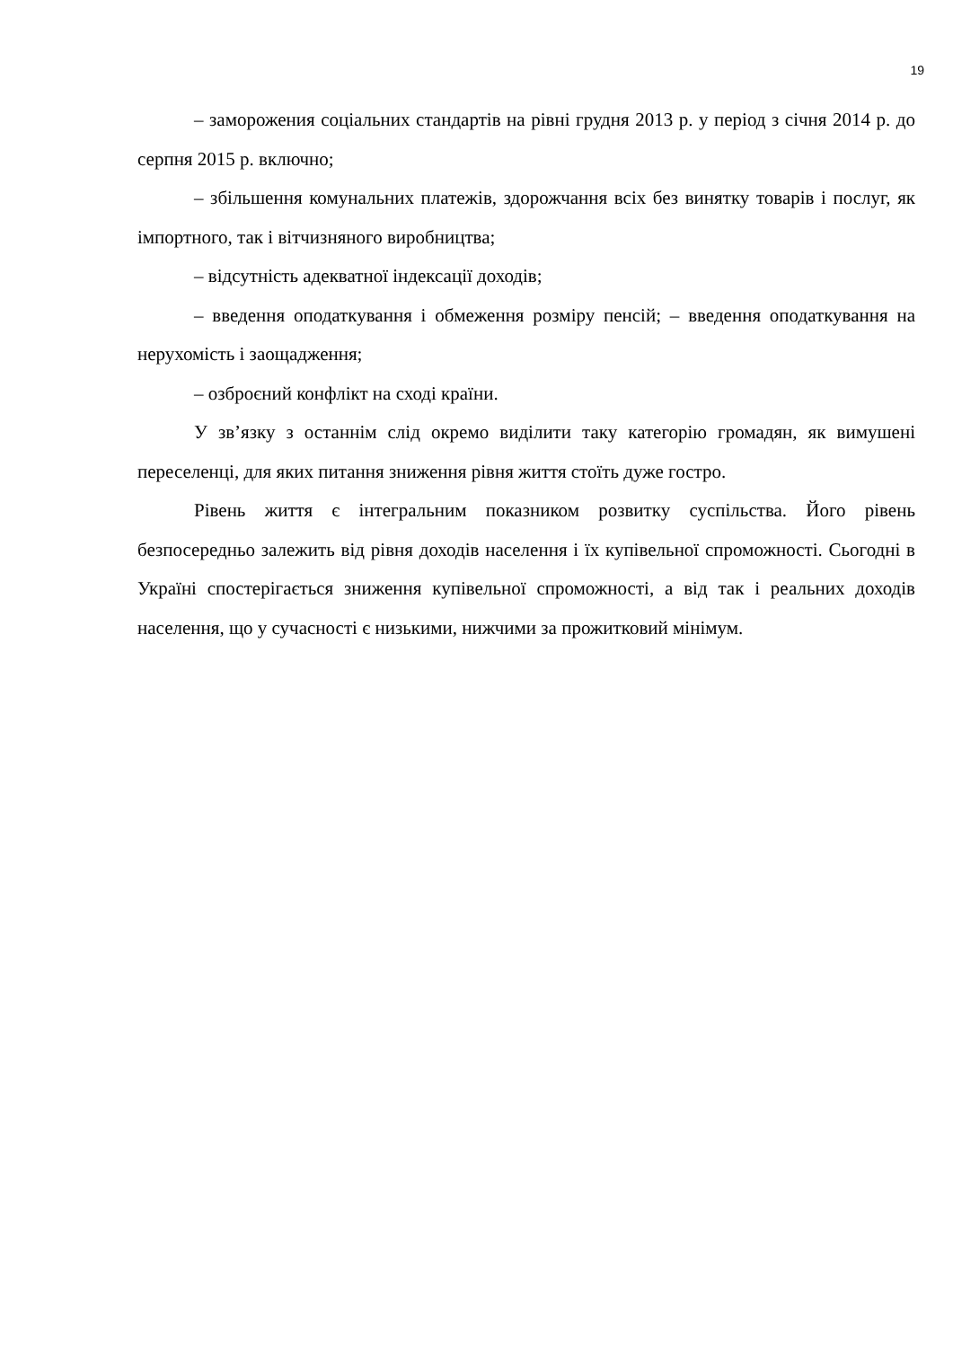19
– заморожения соціальних стандартів на рівні грудня 2013 р. у період з січня 2014 р. до серпня 2015 р. включно;
– збільшення комунальних платежів, здорожчання всіх без винятку товарів і послуг, як імпортного, так і вітчизняного виробництва;
– відсутність адекватної індексації доходів;
– введення оподаткування і обмеження розміру пенсій; – введення оподаткування на нерухомість і заощадження;
– озброєний конфлікт на сході країни.
У зв’язку з останнім слід окремо виділити таку категорію громадян, як вимушені переселенці, для яких питання зниження рівня життя стоїть дуже гостро.
Рівень життя є інтегральним показником розвитку суспільства. Його рівень безпосередньо залежить від рівня доходів населення і їх купівельної спроможності. Сьогодні в Україні спостерігається зниження купівельної спроможності, а від так і реальних доходів населення, що у сучасності є низькими, нижчими за прожитковий мінімум.